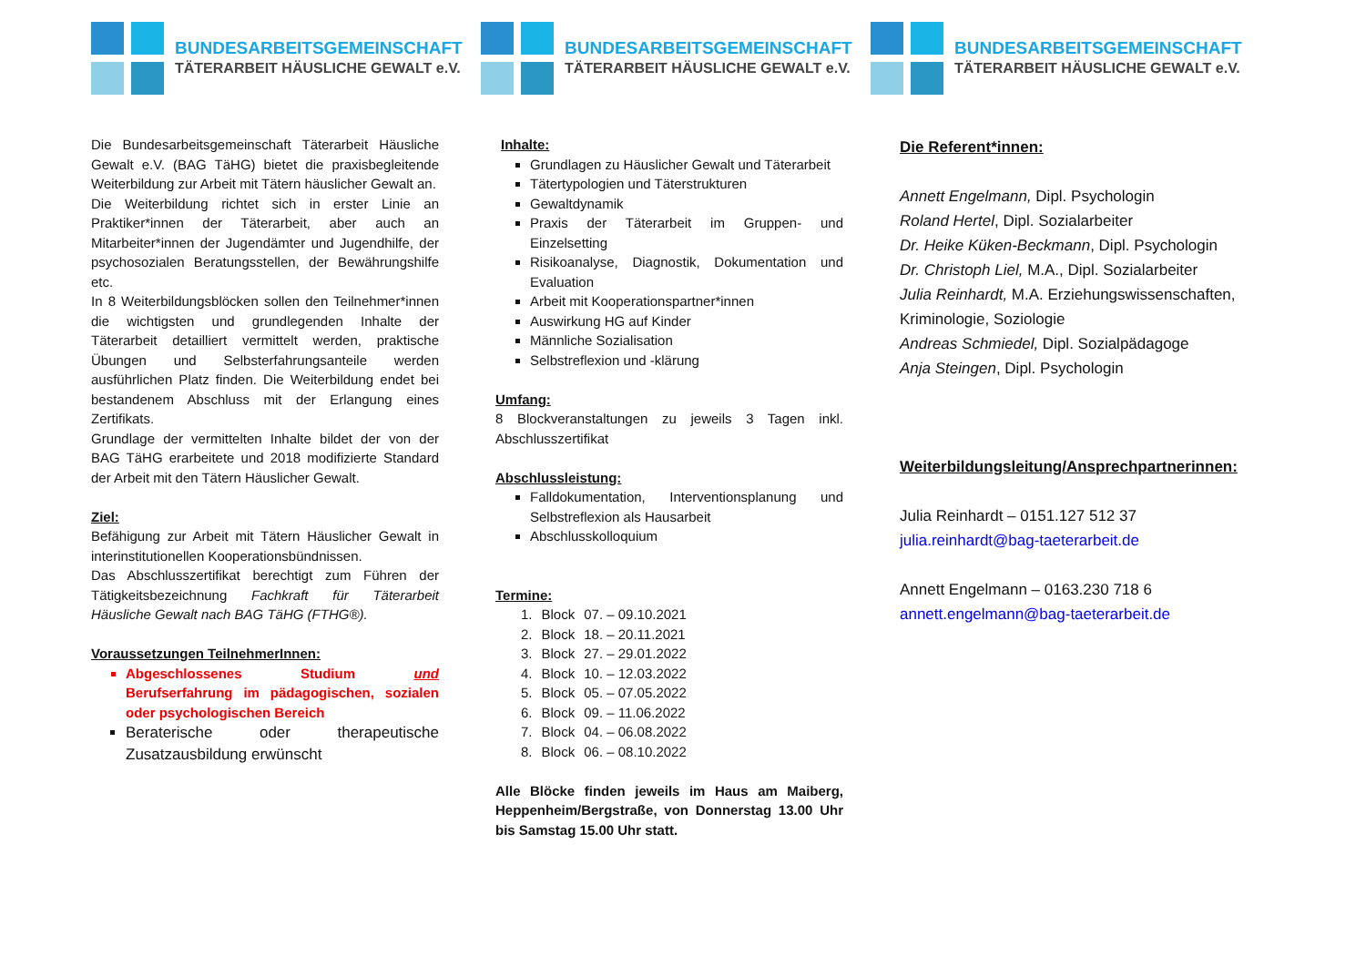BUNDESARBEITSGEMEINSCHAFT
TÄTERARBEIT HÄUSLICHE GEWALT e.V.
Die Bundesarbeitsgemeinschaft Täterarbeit Häusliche Gewalt e.V. (BAG TäHG) bietet die praxisbegleitende Weiterbildung zur Arbeit mit Tätern häuslicher Gewalt an.
Die Weiterbildung richtet sich in erster Linie an Praktiker*innen der Täterarbeit, aber auch an Mitarbeiter*innen der Jugendämter und Jugendhilfe, der psychosozialen Beratungsstellen, der Bewährungshilfe etc.
In 8 Weiterbildungsblöcken sollen den Teilnehmer*innen die wichtigsten und grundlegenden Inhalte der Täterarbeit detailliert vermittelt werden, praktische Übungen und Selbsterfahrungsanteile werden ausführlichen Platz finden. Die Weiterbildung endet bei bestandenem Abschluss mit der Erlangung eines Zertifikats.
Grundlage der vermittelten Inhalte bildet der von der BAG TäHG erarbeitete und 2018 modifizierte Standard der Arbeit mit den Tätern Häuslicher Gewalt.
Ziel:
Befähigung zur Arbeit mit Tätern Häuslicher Gewalt in interinstitutionellen Kooperationsbündnissen.
Das Abschlusszertifikat berechtigt zum Führen der Tätigkeitsbezeichnung Fachkraft für Täterarbeit Häusliche Gewalt nach BAG TäHG (FTHG®).
Voraussetzungen TeilnehmerInnen:
Abgeschlossenes Studium und Berufserfahrung im pädagogischen, sozialen oder psychologischen Bereich
Beraterische oder therapeutische Zusatzausbildung erwünscht
BUNDESARBEITSGEMEINSCHAFT
TÄTERARBEIT HÄUSLICHE GEWALT e.V.
Inhalte:
Grundlagen zu Häuslicher Gewalt und Täterarbeit
Tätertypologien und Täterstrukturen
Gewaltdynamik
Praxis der Täterarbeit im Gruppen- und Einzelsetting
Risikoanalyse, Diagnostik, Dokumentation und Evaluation
Arbeit mit Kooperationspartner*innen
Auswirkung HG auf Kinder
Männliche Sozialisation
Selbstreflexion und -klärung
Umfang:
8 Blockveranstaltungen zu jeweils 3 Tagen inkl. Abschlusszertifikat
Abschlussleistung:
Falldokumentation, Interventionsplanung und Selbstreflexion als Hausarbeit
Abschlusskolloquium
Termine:
| 1. | Block | 07. – 09.10.2021 |
| 2. | Block | 18. – 20.11.2021 |
| 3. | Block | 27. – 29.01.2022 |
| 4. | Block | 10. – 12.03.2022 |
| 5. | Block | 05. – 07.05.2022 |
| 6. | Block | 09. – 11.06.2022 |
| 7. | Block | 04. – 06.08.2022 |
| 8. | Block | 06. – 08.10.2022 |
Alle Blöcke finden jeweils im Haus am Maiberg, Heppenheim/Bergstraße, von Donnerstag 13.00 Uhr bis Samstag 15.00 Uhr statt.
BUNDESARBEITSGEMEINSCHAFT
TÄTERARBEIT HÄUSLICHE GEWALT e.V.
Die Referent*innen:
Annett Engelmann, Dipl. Psychologin
Roland Hertel, Dipl. Sozialarbeiter
Dr. Heike Küken-Beckmann, Dipl. Psychologin
Dr. Christoph Liel, M.A., Dipl. Sozialarbeiter
Julia Reinhardt, M.A. Erziehungswissenschaften, Kriminologie, Soziologie
Andreas Schmiedel, Dipl. Sozialpädagoge
Anja Steingen, Dipl. Psychologin
Weiterbildungsleitung/Ansprechpartnerinnen:
Julia Reinhardt – 0151.127 512 37
julia.reinhardt@bag-taeterarbeit.de
Annett Engelmann – 0163.230 718 6
annett.engelmann@bag-taeterarbeit.de